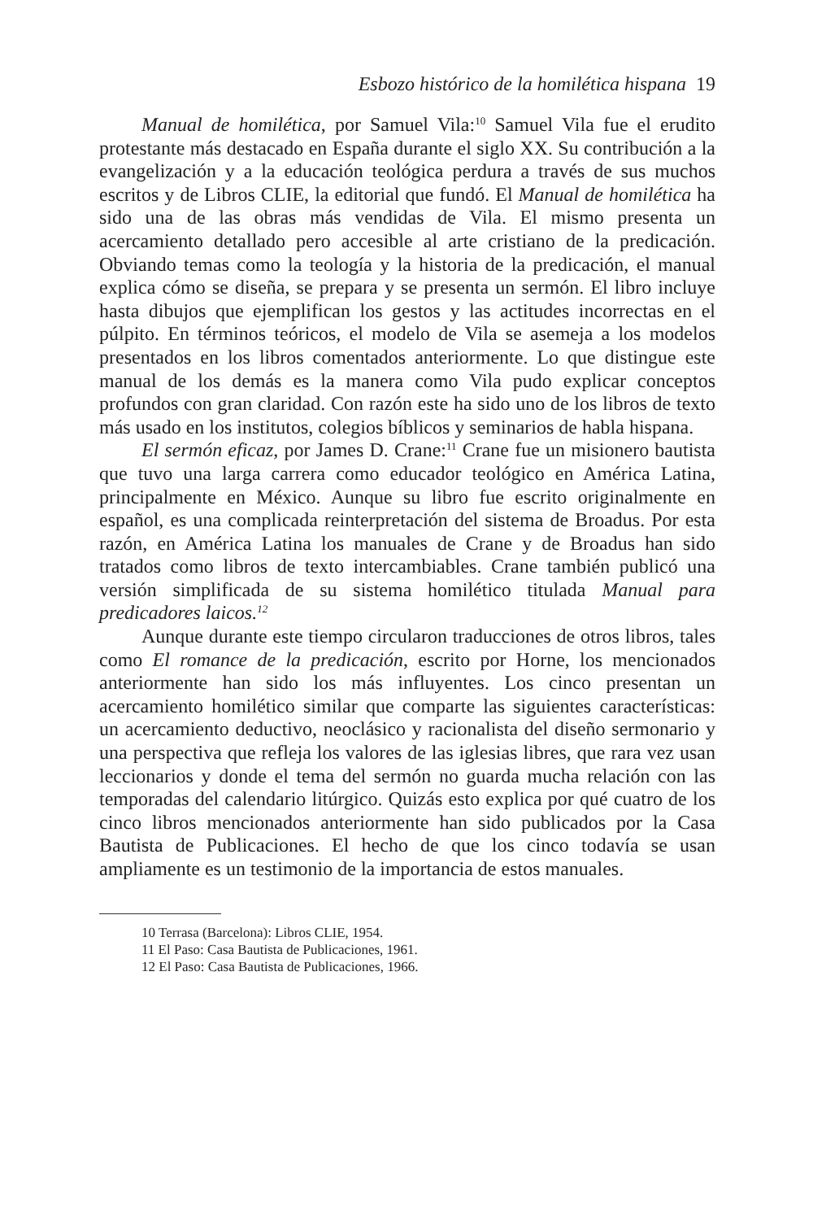Esbozo histórico de la homilética hispana 19
Manual de homilética, por Samuel Vila:<sup>10</sup> Samuel Vila fue el erudito protestante más destacado en España durante el siglo XX. Su contribución a la evangelización y a la educación teológica perdura a través de sus muchos escritos y de Libros CLIE, la editorial que fundó. El Manual de homilética ha sido una de las obras más vendidas de Vila. El mismo presenta un acercamiento detallado pero accesible al arte cristiano de la predicación. Obviando temas como la teología y la historia de la predicación, el manual explica cómo se diseña, se prepara y se presenta un sermón. El libro incluye hasta dibujos que ejemplifican los gestos y las actitudes incorrectas en el púlpito. En términos teóricos, el modelo de Vila se asemeja a los modelos presentados en los libros comentados anteriormente. Lo que distingue este manual de los demás es la manera como Vila pudo explicar conceptos profundos con gran claridad. Con razón este ha sido uno de los libros de texto más usado en los institutos, colegios bíblicos y seminarios de habla hispana.
El sermón eficaz, por James D. Crane:<sup>11</sup> Crane fue un misionero bautista que tuvo una larga carrera como educador teológico en América Latina, principalmente en México. Aunque su libro fue escrito originalmente en español, es una complicada reinterpretación del sistema de Broadus. Por esta razón, en América Latina los manuales de Crane y de Broadus han sido tratados como libros de texto intercambiables. Crane también publicó una versión simplificada de su sistema homilético titulada Manual para predicadores laicos.<sup>12</sup>
Aunque durante este tiempo circularon traducciones de otros libros, tales como El romance de la predicación, escrito por Horne, los mencionados anteriormente han sido los más influyentes. Los cinco presentan un acercamiento homilético similar que comparte las siguientes características: un acercamiento deductivo, neoclásico y racionalista del diseño sermonario y una perspectiva que refleja los valores de las iglesias libres, que rara vez usan leccionarios y donde el tema del sermón no guarda mucha relación con las temporadas del calendario litúrgico. Quizás esto explica por qué cuatro de los cinco libros mencionados anteriormente han sido publicados por la Casa Bautista de Publicaciones. El hecho de que los cinco todavía se usan ampliamente es un testimonio de la importancia de estos manuales.
10 Terrasa (Barcelona): Libros CLIE, 1954.
11 El Paso: Casa Bautista de Publicaciones, 1961.
12 El Paso: Casa Bautista de Publicaciones, 1966.